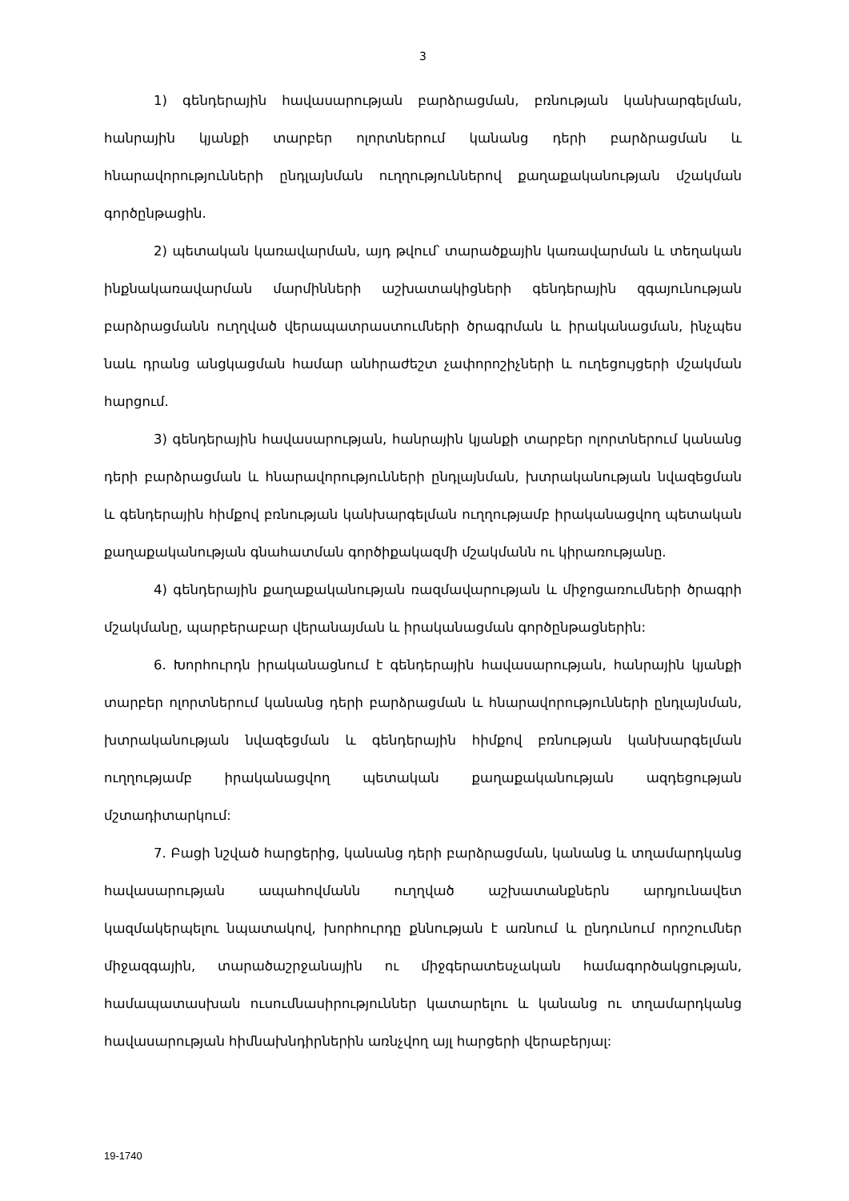3
1) գենդերային հավասարության բարձրացման, բռնության կանխարգելման, հանրային կյանքի տարբեր ոլորտներում կանանց դերի բարձրացման և հնարավորությունների ընդլայնման ուղղություններով քաղաքականության մշակման գործընթացին.
2) պետական կառավարման, այդ թվում՝ տարածքային կառավարման և տեղական ինքնակառավարման մարմինների աշխատակիցների գենդերային զգայունության բարձրացմանն ուղղված վերապատրաստումների ծրագրման և իրականացման, ինչպես նաև դրանց անցկացման համար անհրաժեշտ չափորոշիչների և ուղեցույցերի մշակման հարցում.
3) գենդերային հավասարության, հանրային կյանքի տարբեր ոլորտներում կանանց դերի բարձրացման և հնարավորությունների ընդլայնման, խտրականության նվազեցման և գենդերային հիմքով բռնության կանխարգելման ուղղությամբ իրականացվող պետական քաղաքականության գնահատման գործիքակազմի մշակմանն ու կիրառությանը.
4) գենդերային քաղաքականության ռազմավարության և միջոցառումների ծրագրի մշակմանը, պարբերաբար վերանայման և իրականացման գործընթացներին:
6. Խորհուրդն իրականացնում է գենդերային հավասարության, հանրային կյանքի տարբեր ոլորտներում կանանց դերի բարձրացման և հնարավորությունների ընդլայնման, խտրականության նվազեցման և գենդերային հիմքով բռնության կանխարգելման ուղղությամբ իրականացվող պետական քաղաքականության ազդեցության մշտադիտարկում:
7. Բացի նշված հարցերից, կանանց դերի բարձրացման, կանանց և տղամարդկանց հավասարության ապահովմանն ուղղված աշխատանքներն արդյունավետ կազմակերպելու նպատակով, խորհուրդը քննության է առնում և ընդունում որոշումներ միջազգային, տարածաշրջանային ու միջգերատեսչական համագործակցության, համապատասխան ուսումնասիրություններ կատարելու և կանանց ու տղամարդկանց հավասարության հիմնախնդիրներին առնչվող այլ հարցերի վերաբերյալ:
19-1740